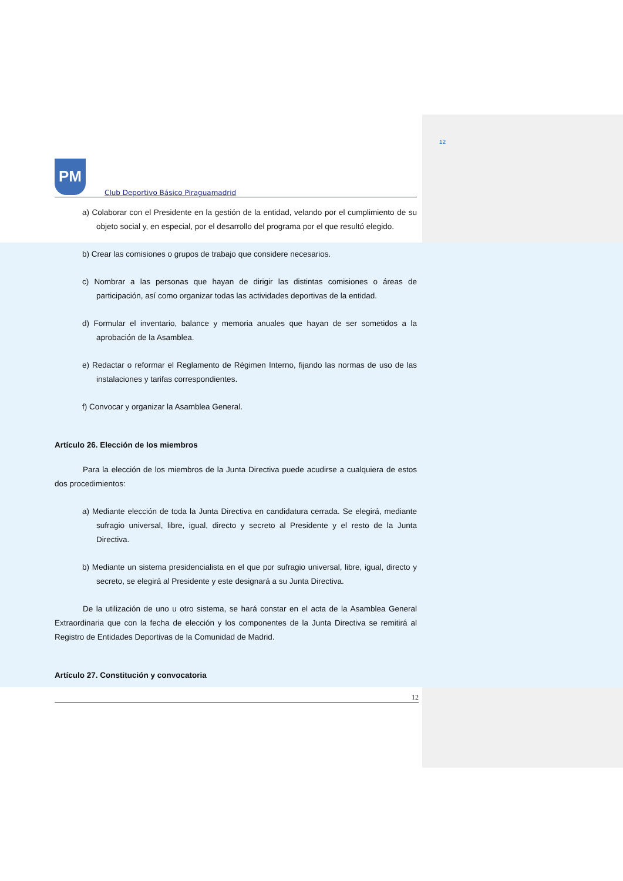12
PM
Club Deportivo Básico Piraguamadrid
a) Colaborar con el Presidente en la gestión de la entidad, velando por el cumplimiento de su objeto social y, en especial, por el desarrollo del programa por el que resultó elegido.
b) Crear las comisiones o grupos de trabajo que considere necesarios.
c) Nombrar a las personas que hayan de dirigir las distintas comisiones o áreas de participación, así como organizar todas las actividades deportivas de la entidad.
d) Formular el inventario, balance y memoria anuales que hayan de ser sometidos a la aprobación de la Asamblea.
e) Redactar o reformar el Reglamento de Régimen Interno, fijando las normas de uso de las instalaciones y tarifas correspondientes.
f) Convocar y organizar la Asamblea General.
Artículo 26. Elección de los miembros
Para la elección de los miembros de la Junta Directiva puede acudirse a cualquiera de estos dos procedimientos:
a) Mediante elección de toda la Junta Directiva en candidatura cerrada. Se elegirá, mediante sufragio universal, libre, igual, directo y secreto al Presidente y el resto de la Junta Directiva.
b) Mediante un sistema presidencialista en el que por sufragio universal, libre, igual, directo y secreto, se elegirá al Presidente y este designará a su Junta Directiva.
De la utilización de uno u otro sistema, se hará constar en el acta de la Asamblea General Extraordinaria que con la fecha de elección y los componentes de la Junta Directiva se remitirá al Registro de Entidades Deportivas de la Comunidad de Madrid.
Artículo 27. Constitución y convocatoria
12